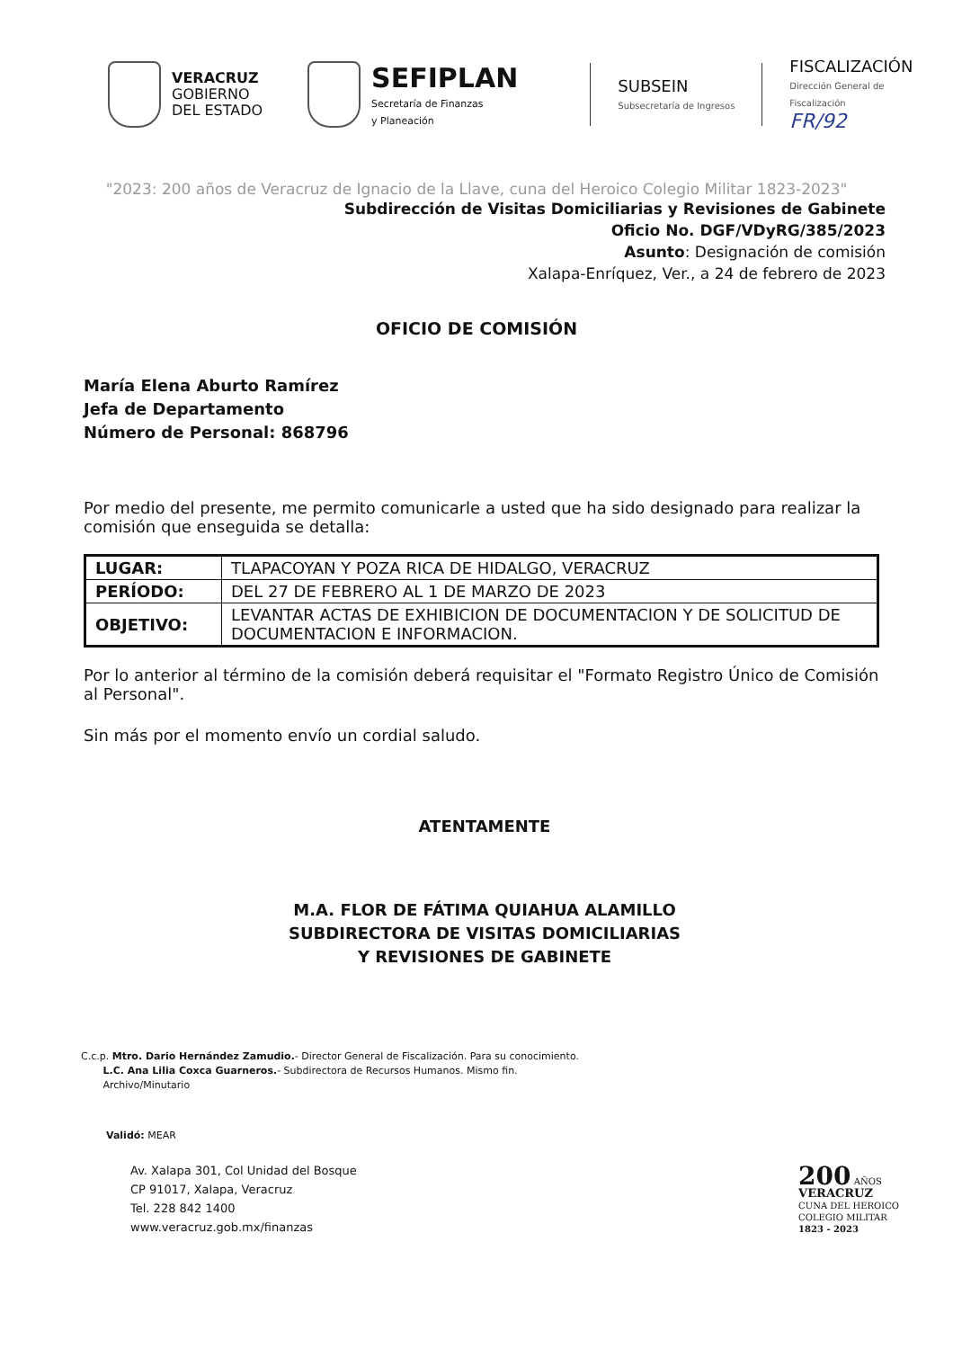VERACRUZ
GOBIERNO
DEL ESTADO
SEFIPLAN
Secretaría de Finanzas
y Planeación
SUBSEIN
Subsecretaría de Ingresos
FISCALIZACIÓN
Dirección General de
Fiscalización
FR/92
"2023: 200 años de Veracruz de Ignacio de la Llave, cuna del Heroico Colegio Militar 1823-2023"
Subdirección de Visitas Domiciliarias y Revisiones de Gabinete
Oficio No. DGF/VDyRG/385/2023
Asunto: Designación de comisión
Xalapa-Enríquez, Ver., a 24 de febrero de 2023
OFICIO DE COMISIÓN
María Elena Aburto Ramírez
Jefa de Departamento
Número de Personal: 868796
Por medio del presente, me permito comunicarle a usted que ha sido designado para realizar la comisión que enseguida se detalla:
| LUGAR: | TLAPACOYAN Y POZA RICA DE HIDALGO, VERACRUZ |
| PERÍODO: | DEL 27 DE FEBRERO AL 1 DE MARZO DE 2023 |
| OBJETIVO: | LEVANTAR ACTAS DE EXHIBICION DE DOCUMENTACION Y DE SOLICITUD DE DOCUMENTACION E INFORMACION. |
Por lo anterior al término de la comisión deberá requisitar el "Formato Registro Único de Comisión al Personal".
Sin más por el momento envío un cordial saludo.
ATENTAMENTE
M.A. FLOR DE FÁTIMA QUIAHUA ALAMILLO
SUBDIRECTORA DE VISITAS DOMICILIARIAS
Y REVISIONES DE GABINETE
C.c.p. Mtro. Dario Hernández Zamudio.- Director General de Fiscalización. Para su conocimiento.
L.C. Ana Lilia Coxca Guarneros.- Subdirectora de Recursos Humanos. Mismo fin.
Archivo/Minutario
Validó: MEAR
Av. Xalapa 301, Col Unidad del Bosque
CP 91017, Xalapa, Veracruz
Tel. 228 842 1400
www.veracruz.gob.mx/finanzas
200 AÑOS
VERACRUZ
CUNA DEL HEROICO
COLEGIO MILITAR
1823 - 2023